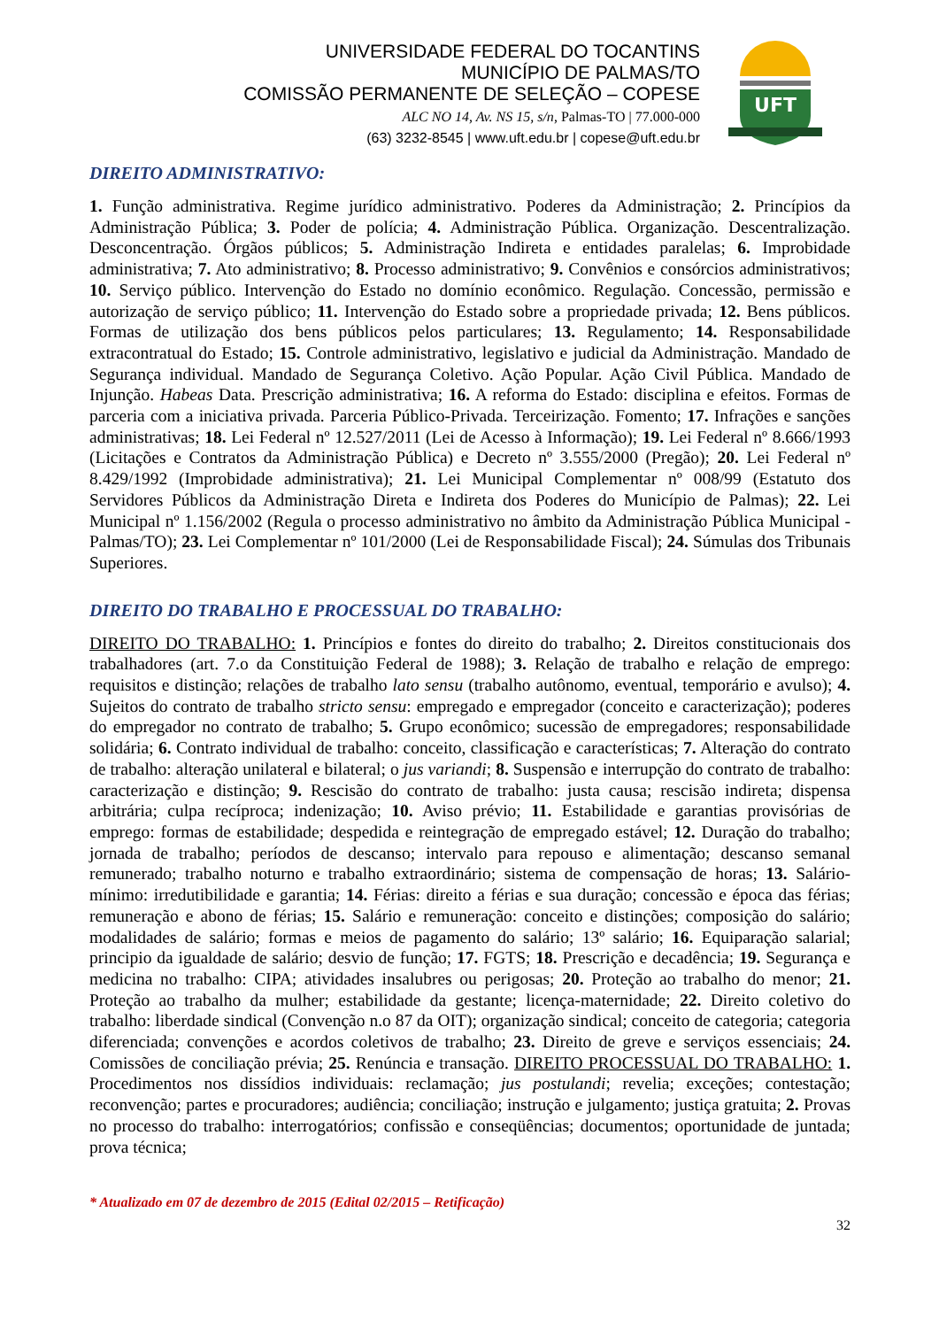UNIVERSIDADE FEDERAL DO TOCANTINS
MUNICÍPIO DE PALMAS/TO
COMISSÃO PERMANENTE DE SELEÇÃO – COPESE
ALC NO 14, Av. NS 15, s/n, Palmas-TO | 77.000-000
(63) 3232-8545 | www.uft.edu.br | copese@uft.edu.br
UFT
DIREITO ADMINISTRATIVO:
1. Função administrativa. Regime jurídico administrativo. Poderes da Administração; 2. Princípios da Administração Pública; 3. Poder de polícia; 4. Administração Pública. Organização. Descentralização. Desconcentração. Órgãos públicos; 5. Administração Indireta e entidades paralelas; 6. Improbidade administrativa; 7. Ato administrativo; 8. Processo administrativo; 9. Convênios e consórcios administrativos; 10. Serviço público. Intervenção do Estado no domínio econômico. Regulação. Concessão, permissão e autorização de serviço público; 11. Intervenção do Estado sobre a propriedade privada; 12. Bens públicos. Formas de utilização dos bens públicos pelos particulares; 13. Regulamento; 14. Responsabilidade extracontratual do Estado; 15. Controle administrativo, legislativo e judicial da Administração. Mandado de Segurança individual. Mandado de Segurança Coletivo. Ação Popular. Ação Civil Pública. Mandado de Injunção. Habeas Data. Prescrição administrativa; 16. A reforma do Estado: disciplina e efeitos. Formas de parceria com a iniciativa privada. Parceria Público-Privada. Terceirização. Fomento; 17. Infrações e sanções administrativas; 18. Lei Federal nº 12.527/2011 (Lei de Acesso à Informação); 19. Lei Federal nº 8.666/1993 (Licitações e Contratos da Administração Pública) e Decreto nº 3.555/2000 (Pregão); 20. Lei Federal nº 8.429/1992 (Improbidade administrativa); 21. Lei Municipal Complementar nº 008/99 (Estatuto dos Servidores Públicos da Administração Direta e Indireta dos Poderes do Município de Palmas); 22. Lei Municipal nº 1.156/2002 (Regula o processo administrativo no âmbito da Administração Pública Municipal - Palmas/TO); 23. Lei Complementar nº 101/2000 (Lei de Responsabilidade Fiscal); 24. Súmulas dos Tribunais Superiores.
DIREITO DO TRABALHO E PROCESSUAL DO TRABALHO:
DIREITO DO TRABALHO: 1. Princípios e fontes do direito do trabalho; 2. Direitos constitucionais dos trabalhadores (art. 7.o da Constituição Federal de 1988); 3. Relação de trabalho e relação de emprego: requisitos e distinção; relações de trabalho lato sensu (trabalho autônomo, eventual, temporário e avulso); 4. Sujeitos do contrato de trabalho stricto sensu: empregado e empregador (conceito e caracterização); poderes do empregador no contrato de trabalho; 5. Grupo econômico; sucessão de empregadores; responsabilidade solidária; 6. Contrato individual de trabalho: conceito, classificação e características; 7. Alteração do contrato de trabalho: alteração unilateral e bilateral; o jus variandi; 8. Suspensão e interrupção do contrato de trabalho: caracterização e distinção; 9. Rescisão do contrato de trabalho: justa causa; rescisão indireta; dispensa arbitrária; culpa recíproca; indenização; 10. Aviso prévio; 11. Estabilidade e garantias provisórias de emprego: formas de estabilidade; despedida e reintegração de empregado estável; 12. Duração do trabalho; jornada de trabalho; períodos de descanso; intervalo para repouso e alimentação; descanso semanal remunerado; trabalho noturno e trabalho extraordinário; sistema de compensação de horas; 13. Salário-mínimo: irredutibilidade e garantia; 14. Férias: direito a férias e sua duração; concessão e época das férias; remuneração e abono de férias; 15. Salário e remuneração: conceito e distinções; composição do salário; modalidades de salário; formas e meios de pagamento do salário; 13º salário; 16. Equiparação salarial; principio da igualdade de salário; desvio de função; 17. FGTS; 18. Prescrição e decadência; 19. Segurança e medicina no trabalho: CIPA; atividades insalubres ou perigosas; 20. Proteção ao trabalho do menor; 21. Proteção ao trabalho da mulher; estabilidade da gestante; licença-maternidade; 22. Direito coletivo do trabalho: liberdade sindical (Convenção n.o 87 da OIT); organização sindical; conceito de categoria; categoria diferenciada; convenções e acordos coletivos de trabalho; 23. Direito de greve e serviços essenciais; 24. Comissões de conciliação prévia; 25. Renúncia e transação. DIREITO PROCESSUAL DO TRABALHO: 1. Procedimentos nos dissídios individuais: reclamação; jus postulandi; revelia; exceções; contestação; reconvenção; partes e procuradores; audiência; conciliação; instrução e julgamento; justiça gratuita; 2. Provas no processo do trabalho: interrogatórios; confissão e conseqüências; documentos; oportunidade de juntada; prova técnica;
* Atualizado em 07 de dezembro de 2015 (Edital 02/2015 – Retificação)
32